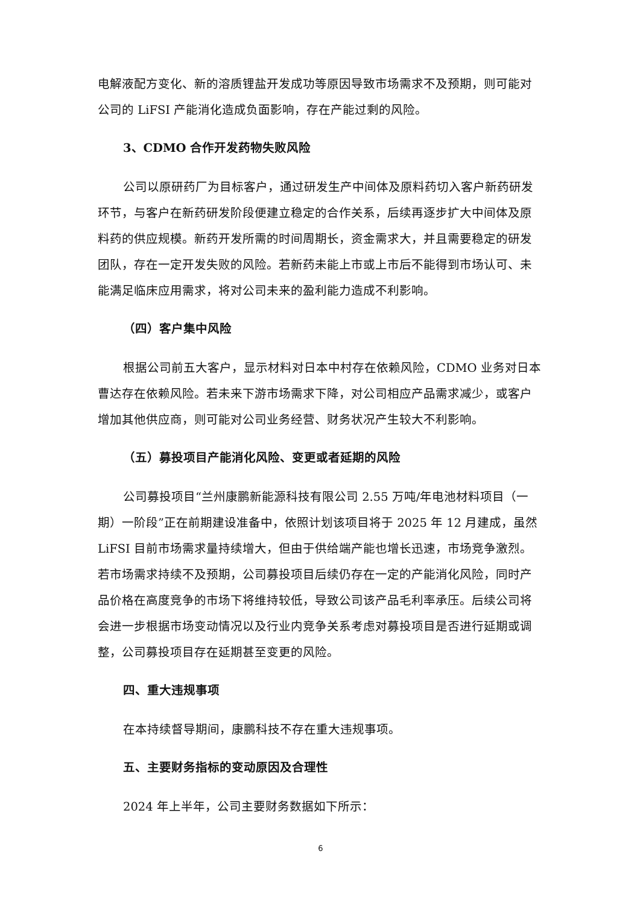电解液配方变化、新的溶质锂盐开发成功等原因导致市场需求不及预期，则可能对公司的 LiFSI 产能消化造成负面影响，存在产能过剩的风险。
3、CDMO 合作开发药物失败风险
公司以原研药厂为目标客户，通过研发生产中间体及原料药切入客户新药研发环节，与客户在新药研发阶段便建立稳定的合作关系，后续再逐步扩大中间体及原料药的供应规模。新药开发所需的时间周期长，资金需求大，并且需要稳定的研发团队，存在一定开发失败的风险。若新药未能上市或上市后不能得到市场认可、未能满足临床应用需求，将对公司未来的盈利能力造成不利影响。
（四）客户集中风险
根据公司前五大客户，显示材料对日本中村存在依赖风险，CDMO 业务对日本曹达存在依赖风险。若未来下游市场需求下降，对公司相应产品需求减少，或客户增加其他供应商，则可能对公司业务经营、财务状况产生较大不利影响。
（五）募投项目产能消化风险、变更或者延期的风险
公司募投项目“兰州康鹏新能源科技有限公司 2.55 万吨/年电池材料项目（一期）一阶段”正在前期建设准备中，依照计划该项目将于 2025 年 12 月建成，虽然 LiFSI 目前市场需求量持续增大，但由于供给端产能也增长迅速，市场竞争激烈。若市场需求持续不及预期，公司募投项目后续仍存在一定的产能消化风险，同时产品价格在高度竞争的市场下将维持较低，导致公司该产品毛利率承压。后续公司将会进一步根据市场变动情况以及行业内竞争关系考虑对募投项目是否进行延期或调整，公司募投项目存在延期甚至变更的风险。
四、重大违规事项
在本持续督导期间，康鹏科技不存在重大违规事项。
五、主要财务指标的变动原因及合理性
2024 年上半年，公司主要财务数据如下所示：
6